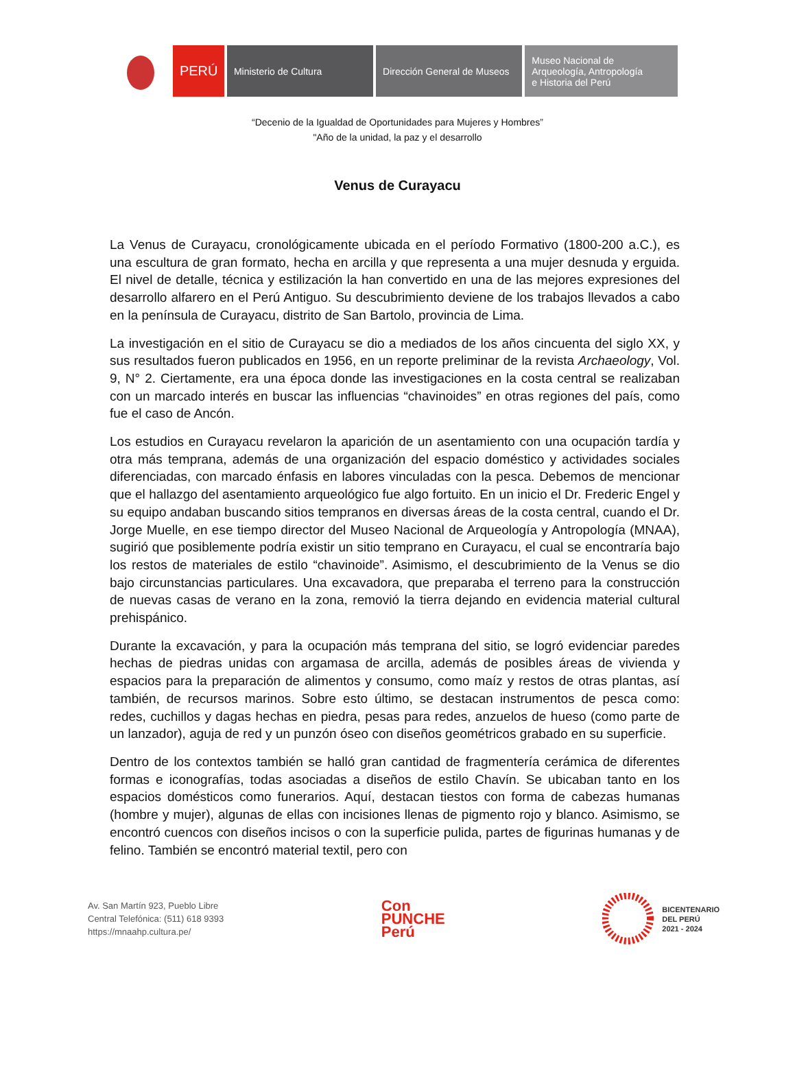PERÚ Ministerio de Cultura Dirección General de Museos
Museo Nacional de
Arqueología, Antropología
e Historia del Perú
“Decenio de la Igualdad de Oportunidades para Mujeres y Hombres”
"Año de la unidad, la paz y el desarrollo
Venus de Curayacu
La Venus de Curayacu, cronológicamente ubicada en el período Formativo (1800-200 a.C.), es una escultura de gran formato, hecha en arcilla y que representa a una mujer desnuda y erguida. El nivel de detalle, técnica y estilización la han convertido en una de las mejores expresiones del desarrollo alfarero en el Perú Antiguo. Su descubrimiento deviene de los trabajos llevados a cabo en la península de Curayacu, distrito de San Bartolo, provincia de Lima.
La investigación en el sitio de Curayacu se dio a mediados de los años cincuenta del siglo XX, y sus resultados fueron publicados en 1956, en un reporte preliminar de la revista Archaeology, Vol. 9, N° 2. Ciertamente, era una época donde las investigaciones en la costa central se realizaban con un marcado interés en buscar las influencias “chavinoides” en otras regiones del país, como fue el caso de Ancón.
Los estudios en Curayacu revelaron la aparición de un asentamiento con una ocupación tardía y otra más temprana, además de una organización del espacio doméstico y actividades sociales diferenciadas, con marcado énfasis en labores vinculadas con la pesca. Debemos de mencionar que el hallazgo del asentamiento arqueológico fue algo fortuito. En un inicio el Dr. Frederic Engel y su equipo andaban buscando sitios tempranos en diversas áreas de la costa central, cuando el Dr. Jorge Muelle, en ese tiempo director del Museo Nacional de Arqueología y Antropología (MNAA), sugirió que posiblemente podría existir un sitio temprano en Curayacu, el cual se encontraría bajo los restos de materiales de estilo “chavinoide”. Asimismo, el descubrimiento de la Venus se dio bajo circunstancias particulares. Una excavadora, que preparaba el terreno para la construcción de nuevas casas de verano en la zona, removió la tierra dejando en evidencia material cultural prehispánico.
Durante la excavación, y para la ocupación más temprana del sitio, se logró evidenciar paredes hechas de piedras unidas con argamasa de arcilla, además de posibles áreas de vivienda y espacios para la preparación de alimentos y consumo, como maíz y restos de otras plantas, así también, de recursos marinos. Sobre esto último, se destacan instrumentos de pesca como: redes, cuchillos y dagas hechas en piedra, pesas para redes, anzuelos de hueso (como parte de un lanzador), aguja de red y un punzón óseo con diseños geométricos grabado en su superficie.
Dentro de los contextos también se halló gran cantidad de fragmentería cerámica de diferentes formas e iconografías, todas asociadas a diseños de estilo Chavín. Se ubicaban tanto en los espacios domésticos como funerarios. Aquí, destacan tiestos con forma de cabezas humanas (hombre y mujer), algunas de ellas con incisiones llenas de pigmento rojo y blanco. Asimismo, se encontró cuencos con diseños incisos o con la superficie pulida, partes de figurinas humanas y de felino. También se encontró material textil, pero con
Av. San Martín 923, Pueblo Libre
Central Telefónica: (511) 618 9393
https://mnaahp.cultura.pe/
Con
PUNCHE
Perú
BICENTENARIO
DEL PERÚ
2021 - 2024